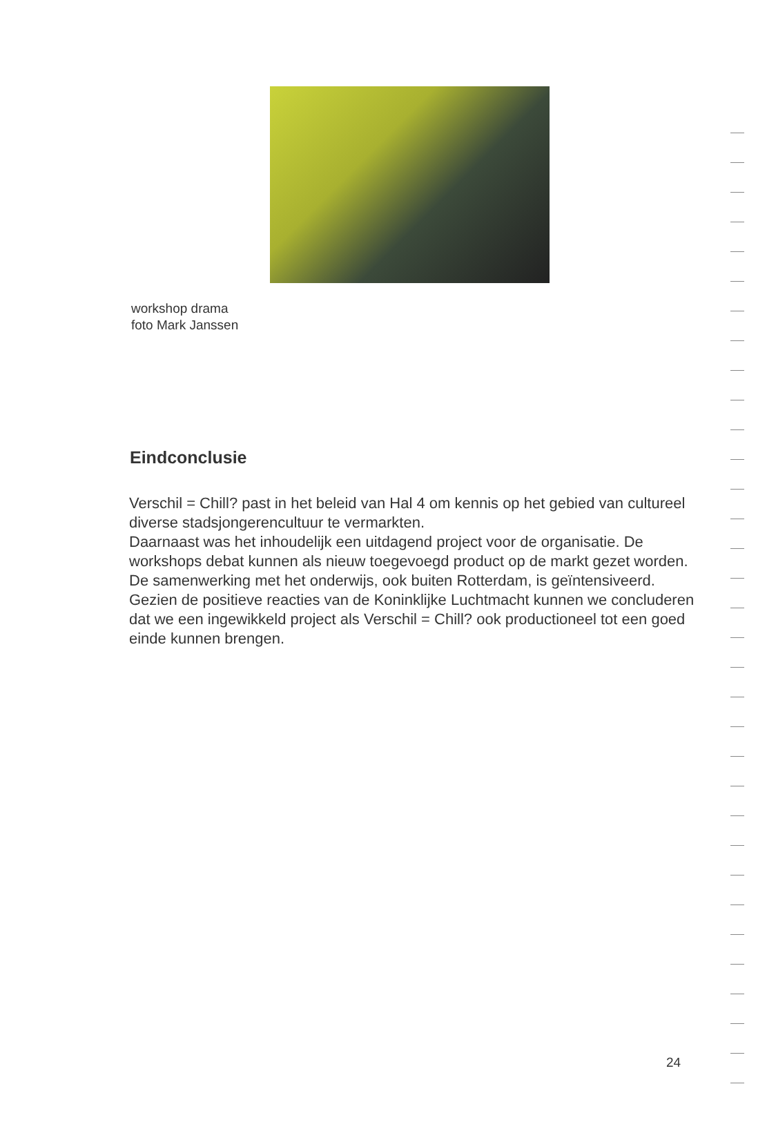workshop drama
foto Mark Janssen
Eindconclusie
Verschil = Chill? past in het beleid van Hal 4 om kennis op het gebied van cultureel diverse stadsjongerencultuur te vermarkten.
Daarnaast was het inhoudelijk een uitdagend project voor de organisatie. De workshops debat kunnen als nieuw toegevoegd product op de markt gezet worden. De samenwerking met het onderwijs, ook buiten Rotterdam, is geïntensiveerd. Gezien de positieve reacties van de Koninklijke Luchtmacht kunnen we concluderen dat we een ingewikkeld project als Verschil = Chill? ook productioneel tot een goed einde kunnen brengen.
24